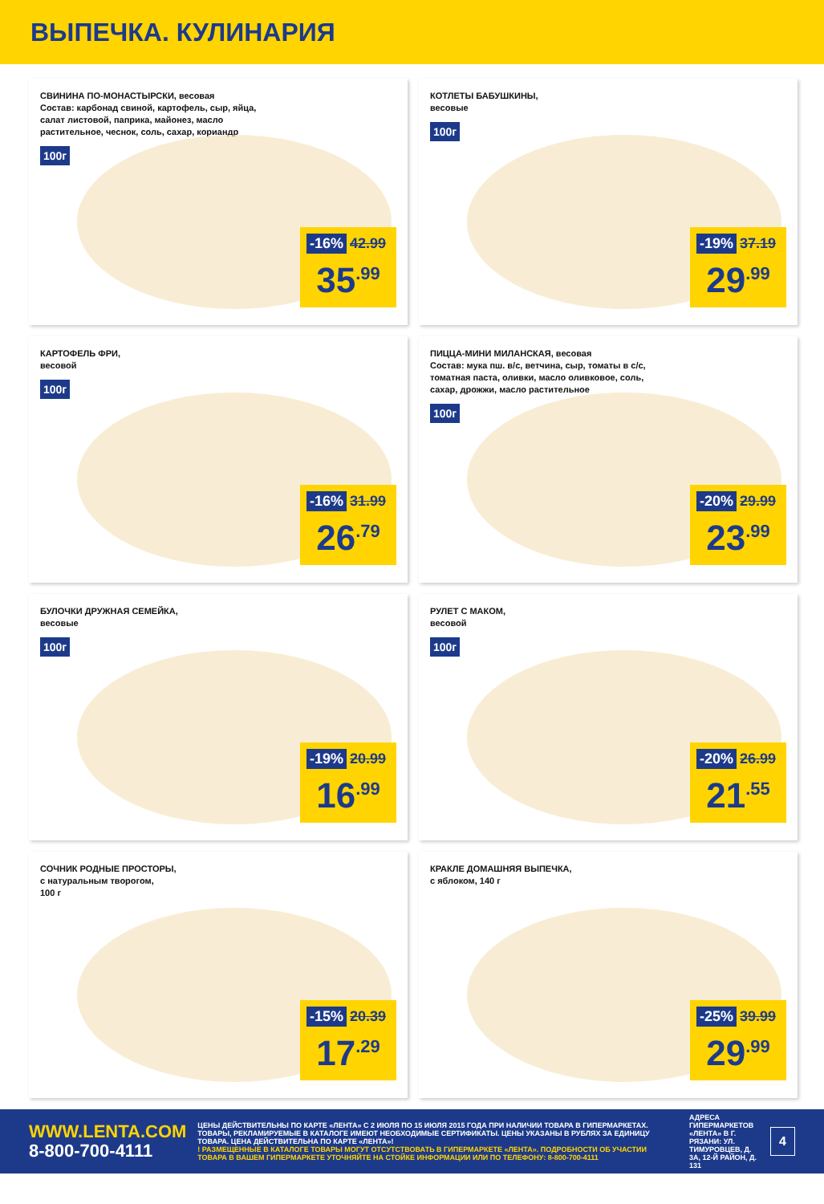ВЫПЕЧКА. КУЛИНАРИЯ
СВИНИНА ПО-МОНАСТЫРСКИ, весовая
Состав: карбонад свиной, картофель, сыр, яйца, салат листовой, паприка, майонез, масло растительное, чеснок, соль, сахар, кориандр
100г
-16% 42.99
35<sup>.99</sup>
КОТЛЕТЫ БАБУШКИНЫ,
весовые
100г
-19% 37.19
29<sup>.99</sup>
КАРТОФЕЛЬ ФРИ,
весовой
100г
-16% 31.99
26<sup>.79</sup>
ПИЦЦА-МИНИ МИЛАНСКАЯ, весовая
Состав: мука пш. в/с, ветчина, сыр, томаты в с/с, томатная паста, оливки, масло оливковое, соль, сахар, дрожжи, масло растительное
100г
-20% 29.99
23<sup>.99</sup>
БУЛОЧКИ ДРУЖНАЯ СЕМЕЙКА,
весовые
100г
-19% 20.99
16<sup>.99</sup>
РУЛЕТ С МАКОМ,
весовой
100г
-20% 26.99
21<sup>.55</sup>
СОЧНИК РОДНЫЕ ПРОСТОРЫ,
с натуральным творогом,
100 г
-15% 20.39
17<sup>.29</sup>
КРАКЛЕ ДОМАШНЯЯ ВЫПЕЧКА,
с яблоком, 140 г
-25% 39.99
29<sup>.99</sup>
WWW.LENTA.COM
8-800-700-4111
ЦЕНЫ ДЕЙСТВИТЕЛЬНЫ ПО КАРТЕ «ЛЕНТА» С 2 ИЮЛЯ ПО 15 ИЮЛЯ 2015 ГОДА ПРИ НАЛИЧИИ ТОВАРА В ГИПЕРМАРКЕТАХ. ТОВАРЫ, РЕКЛАМИРУЕМЫЕ В КАТАЛОГЕ ИМЕЮТ НЕОБХОДИМЫЕ СЕРТИФИКАТЫ. ЦЕНЫ УКАЗАНЫ В РУБЛЯХ ЗА ЕДИНИЦУ ТОВАРА. ЦЕНА ДЕЙСТВИТЕЛЬНА ПО КАРТЕ «ЛЕНТА»!
! РАЗМЕЩЕННЫЕ В КАТАЛОГЕ ТОВАРЫ МОГУТ ОТСУТСТВОВАТЬ В ГИПЕРМАРКЕТЕ «ЛЕНТА». ПОДРОБНОСТИ ОБ УЧАСТИИ ТОВАРА В ВАШЕМ ГИПЕРМАРКЕТЕ УТОЧНЯЙТЕ НА СТОЙКЕ ИНФОРМАЦИИ ИЛИ ПО ТЕЛЕФОНУ: 8-800-700-4111
АДРЕСА ГИПЕРМАРКЕТОВ «ЛЕНТА» В Г. РЯЗАНИ: УЛ. ТИМУРОВЦЕВ, Д. 3А, 12-Й РАЙОН, Д. 131
4